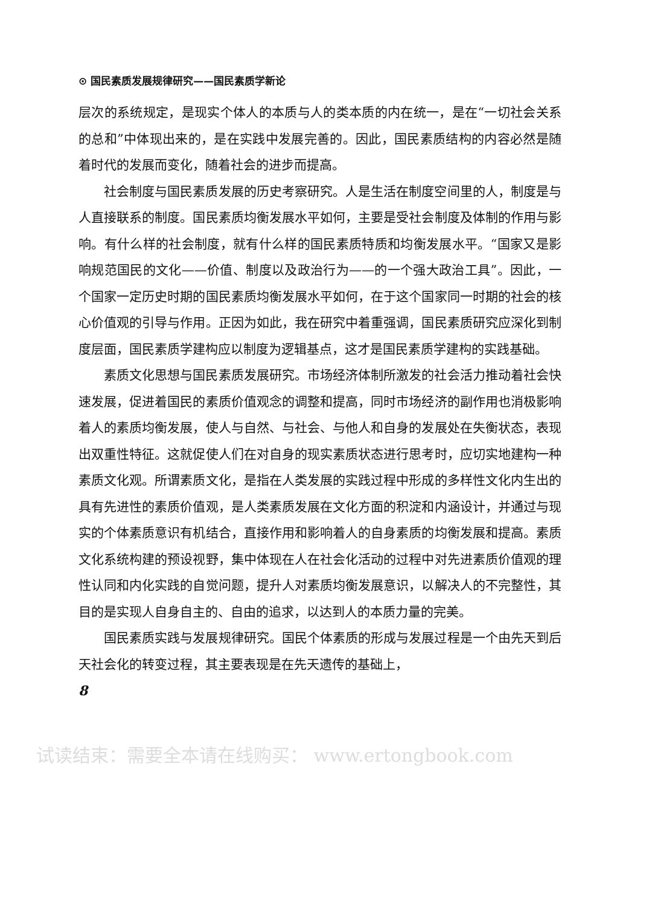⊙ 国民素质发展规律研究——国民素质学新论
层次的系统规定，是现实个体人的本质与人的类本质的内在统一，是在“一切社会关系的总和”中体现出来的，是在实践中发展完善的。因此，国民素质结构的内容必然是随着时代的发展而变化，随着社会的进步而提高。
社会制度与国民素质发展的历史考察研究。人是生活在制度空间里的人，制度是与人直接联系的制度。国民素质均衡发展水平如何，主要是受社会制度及体制的作用与影响。有什么样的社会制度，就有什么样的国民素质特质和均衡发展水平。“国家又是影响规范国民的文化——价值、制度以及政治行为——的一个强大政治工具”。因此，一个国家一定历史时期的国民素质均衡发展水平如何，在于这个国家同一时期的社会的核心价值观的引导与作用。正因为如此，我在研究中着重强调，国民素质研究应深化到制度层面，国民素质学建构应以制度为逻辑基点，这才是国民素质学建构的实践基础。
素质文化思想与国民素质发展研究。市场经济体制所激发的社会活力推动着社会快速发展，促进着国民的素质价值观念的调整和提高，同时市场经济的副作用也消极影响着人的素质均衡发展，使人与自然、与社会、与他人和自身的发展处在失衡状态，表现出双重性特征。这就促使人们在对自身的现实素质状态进行思考时，应切实地建构一种素质文化观。所谓素质文化，是指在人类发展的实践过程中形成的多样性文化内生出的具有先进性的素质价值观，是人类素质发展在文化方面的积淀和内涵设计，并通过与现实的个体素质意识有机结合，直接作用和影响着人的自身素质的均衡发展和提高。素质文化系统构建的预设视野，集中体现在人在社会化活动的过程中对先进素质价值观的理性认同和内化实践的自觉问题，提升人对素质均衡发展意识，以解决人的不完整性，其目的是实现人自身自主的、自由的追求，以达到人的本质力量的完美。
国民素质实践与发展规律研究。国民个体素质的形成与发展过程是一个由先天到后天社会化的转变过程，其主要表现是在先天遗传的基础上，
8
试读结束：需要全本请在线购买： www.ertongbook.com